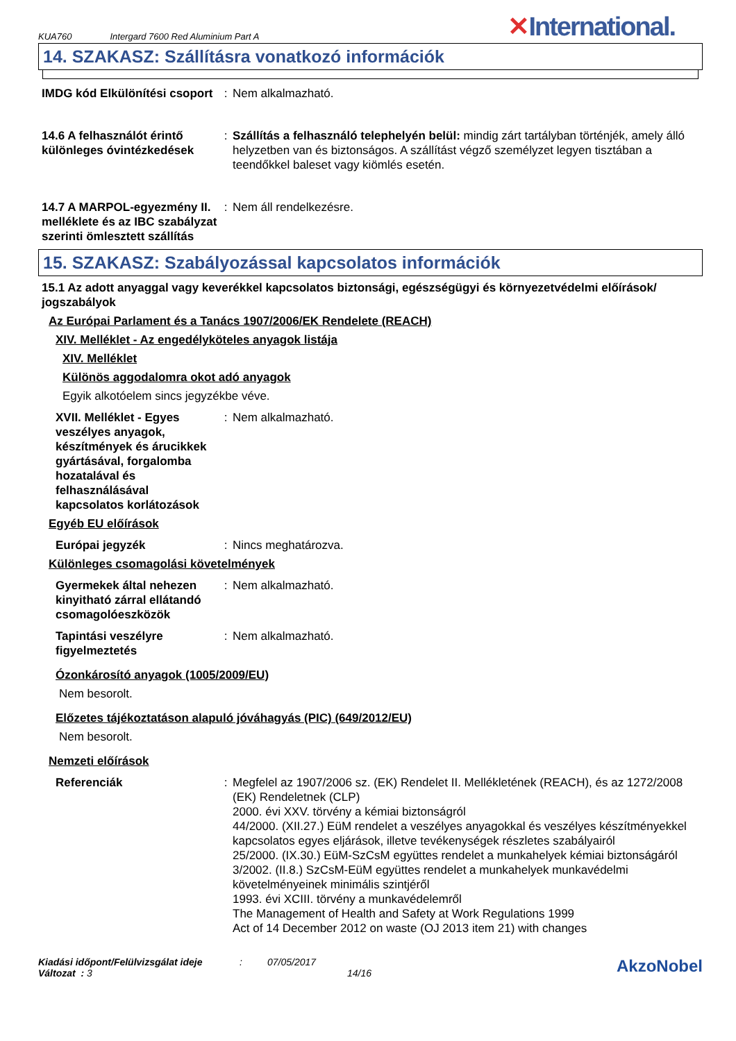KUA760 Intergard 7600 Red Aluminium Part A ✕International.
14. SZAKASZ: Szállításra vonatkozó információk
IMDG kód Elkülönítési csoport
: Nem alkalmazható.
14.6 A felhasználót érintő különleges óvintézkedések
: Szállítás a felhasználó telephelyén belül: mindig zárt tartályban történjék, amely álló helyzetben van és biztonságos. A szállítást végző személyzet legyen tisztában a teendőkkel baleset vagy kiömlés esetén.
14.7 A MARPOL-egyezmény II. melléklete és az IBC szabályzat szerinti ömlesztett szállítás
: Nem áll rendelkezésre.
15. SZAKASZ: Szabályozással kapcsolatos információk
15.1 Az adott anyaggal vagy keverékkel kapcsolatos biztonsági, egészségügyi és környezetvédelmi előírások/ jogszabályok
Az Európai Parlament és a Tanács 1907/2006/EK Rendelete (REACH)
XIV. Melléklet - Az engedélyköteles anyagok listája
XIV. Melléklet
Különös aggodalomra okot adó anyagok
Egyik alkotóelem sincs jegyzékbe véve.
XVII. Melléklet - Egyes veszélyes anyagok, készítmények és árucikkek gyártásával, forgalomba hozatalával és felhasználásával kapcsolatos korlátozások
: Nem alkalmazható.
Egyéb EU előírások
Európai jegyzék : Nincs meghatározva.
Különleges csomagolási követelmények
Gyermekek által nehezen kinyitható zárral ellátandó csomagolóeszközök
: Nem alkalmazható.
Tapintási veszélyre figyelmeztetés
: Nem alkalmazható.
Ózonkárosító anyagok (1005/2009/EU)
Nem besorolt.
Előzetes tájékoztatáson alapuló jóváhagyás (PIC) (649/2012/EU)
Nem besorolt.
Nemzeti előírások
Referenciák : Megfelel az 1907/2006 sz. (EK) Rendelet II. Mellékletének (REACH), és az 1272/2008 (EK) Rendeletnek (CLP)
2000. évi XXV. törvény a kémiai biztonságról
44/2000. (XII.27.) EüM rendelet a veszélyes anyagokkal és veszélyes készítményekkel kapcsolatos egyes eljárások, illetve tevékenységek részletes szabályairól
25/2000. (IX.30.) EüM-SzCsM együttes rendelet a munkahelyek kémiai biztonságáról
3/2002. (II.8.) SzCsM-EüM együttes rendelet a munkahelyek munkavédelmi követelményeinek minimális szintjéről
1993. évi XCIII. törvény a munkavédelemről
The Management of Health and Safety at Work Regulations 1999
Act of 14 December 2012 on waste (OJ 2013 item 21) with changes
Kiadási időpont/Felülvizsgálat ideje
Változat : 3
: 07/05/2017
14/16
AkzoNobel